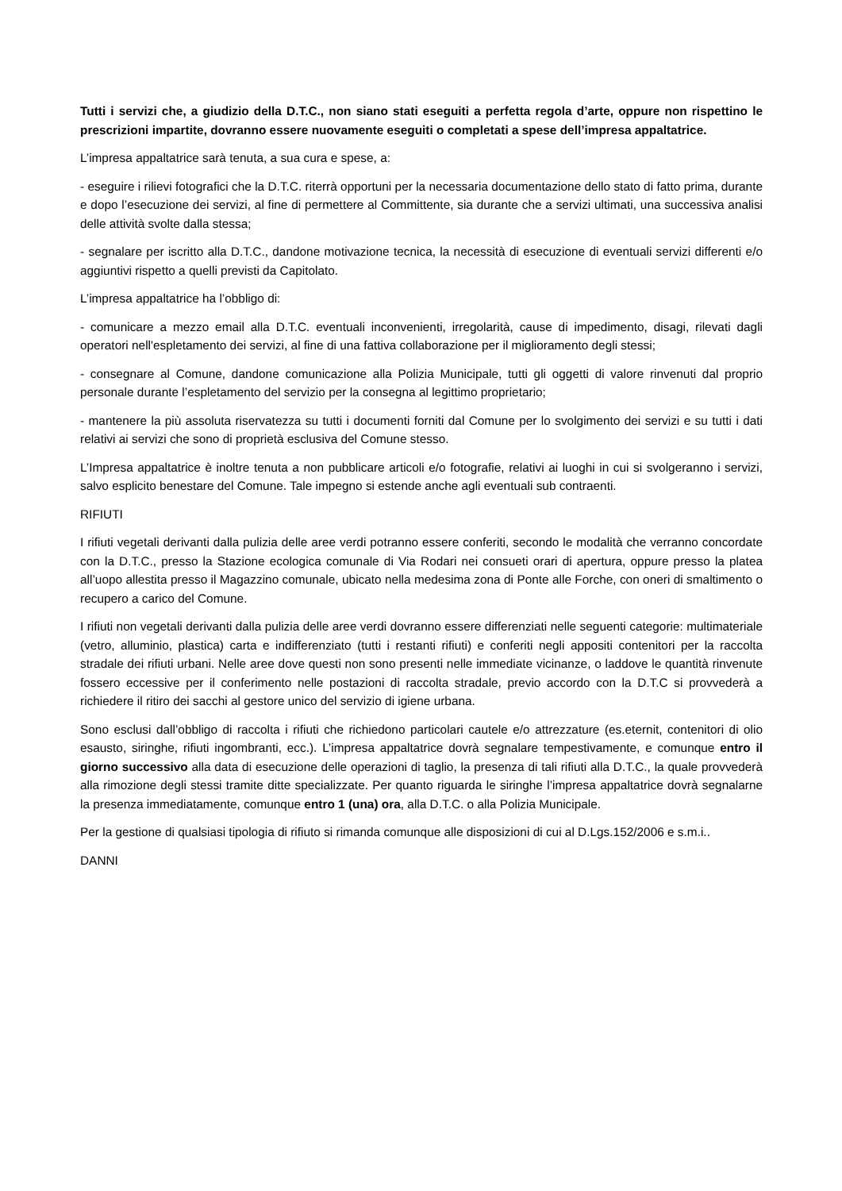Tutti i servizi che, a giudizio della D.T.C., non siano stati eseguiti a perfetta regola d’arte, oppure non rispettino le prescrizioni impartite, dovranno essere nuovamente eseguiti o completati a spese dell’impresa appaltatrice.
L’impresa appaltatrice sarà tenuta, a sua cura e spese, a:
- eseguire i rilievi fotografici che la D.T.C. riterrà opportuni per la necessaria documentazione dello stato di fatto prima, durante e dopo l’esecuzione dei servizi, al fine di permettere al Committente, sia durante che a servizi ultimati, una successiva analisi delle attività svolte dalla stessa;
- segnalare per iscritto alla D.T.C., dandone motivazione tecnica, la necessità di esecuzione di eventuali servizi differenti e/o aggiuntivi rispetto a quelli previsti da Capitolato.
L’impresa appaltatrice ha l’obbligo di:
- comunicare a mezzo email alla D.T.C. eventuali inconvenienti, irregolarità, cause di impedimento, disagi, rilevati dagli operatori nell'espletamento dei servizi, al fine di una fattiva collaborazione per il miglioramento degli stessi;
- consegnare al Comune, dandone comunicazione alla Polizia Municipale, tutti gli oggetti di valore rinvenuti dal proprio personale durante l’espletamento del servizio per la consegna al legittimo proprietario;
- mantenere la più assoluta riservatezza su tutti i documenti forniti dal Comune per lo svolgimento dei servizi e su tutti i dati relativi ai servizi che sono di proprietà esclusiva del Comune stesso.
L’Impresa appaltatrice è inoltre tenuta a non pubblicare articoli e/o fotografie, relativi ai luoghi in cui si svolgeranno i servizi, salvo esplicito benestare del Comune. Tale impegno si estende anche agli eventuali sub contraenti.
RIFIUTI
I rifiuti vegetali derivanti dalla pulizia delle aree verdi potranno essere conferiti, secondo le modalità che verranno concordate con la D.T.C., presso la Stazione ecologica comunale di Via Rodari nei consueti orari di apertura, oppure presso la platea all’uopo allestita presso il Magazzino comunale, ubicato nella medesima zona di Ponte alle Forche, con oneri di smaltimento o recupero a carico del Comune.
I rifiuti non vegetali derivanti dalla pulizia delle aree verdi dovranno essere differenziati nelle seguenti categorie: multimateriale (vetro, alluminio, plastica) carta e indifferenziato (tutti i restanti rifiuti) e conferiti negli appositi contenitori per la raccolta stradale dei rifiuti urbani. Nelle aree dove questi non sono presenti nelle immediate vicinanze, o laddove le quantità rinvenute fossero eccessive per il conferimento nelle postazioni di raccolta stradale, previo accordo con la D.T.C si provvederà a richiedere il ritiro dei sacchi al gestore unico del servizio di igiene urbana.
Sono esclusi dall’obbligo di raccolta i rifiuti che richiedono particolari cautele e/o attrezzature (es.eternit, contenitori di olio esausto, siringhe, rifiuti ingombranti, ecc.). L’impresa appaltatrice dovrà segnalare tempestivamente, e comunque entro il giorno successivo alla data di esecuzione delle operazioni di taglio, la presenza di tali rifiuti alla D.T.C., la quale provvederà alla rimozione degli stessi tramite ditte specializzate. Per quanto riguarda le siringhe l’impresa appaltatrice dovrà segnalarne la presenza immediatamente, comunque entro 1 (una) ora, alla D.T.C. o alla Polizia Municipale.
Per la gestione di qualsiasi tipologia di rifiuto si rimanda comunque alle disposizioni di cui al D.Lgs.152/2006 e s.m.i..
DANNI